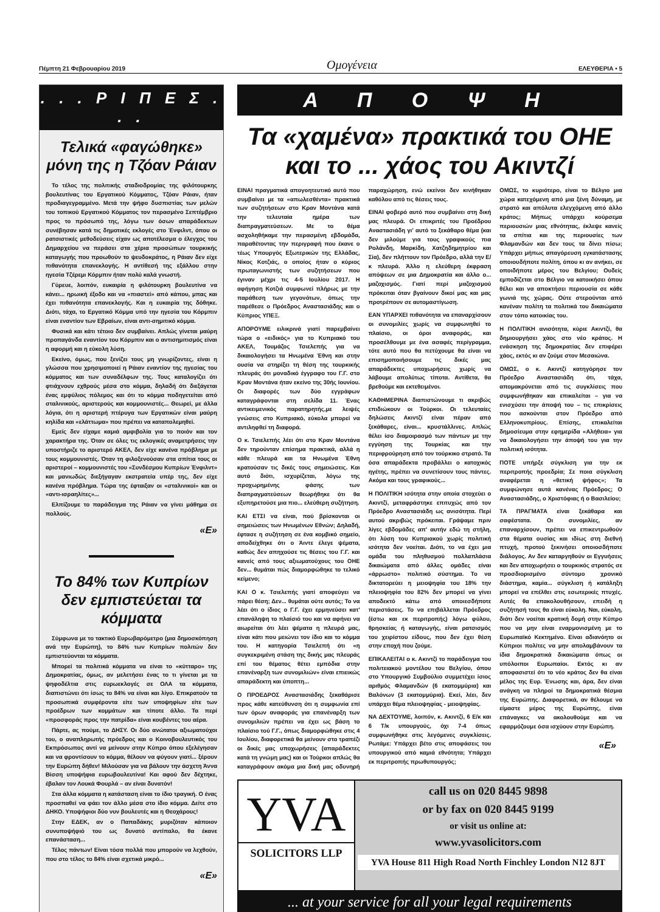Πέμπτη 21 Φεβρουαρίου 2019 Ομογένεια ΕΛΕΥΘΕΡΙΑ • 5
. . . Ρ Ι Π Ε Σ . . .
Τελικά «φαγώθηκε» μόνη της η Τζόαν Ράιαν
Το τέλος της πολιτικής σταδιοδρομίας της φιλότουρκης βουλευτίνας του Εργατικού Κόμματος, Τζόαν Ράιαν, ήταν προδιαγεγραμμένο. Μετά την ψήφο δυσπιστίας των μελών του τοπικού Εργατικού Κόμματος τον περασμένο Σεπτέμβριο προς το πρόσωπό της, λόγω των όσων απαράδεκτων συνέβησαν κατά τις δημοτικές εκλογές στο Ένφιλντ, όπου οι ρατσιστικές μεθοδεύσεις είχαν ως αποτέλεσμα ο έλεγχος του Δημαρχείου να περάσει στα χέρια προσώπων τουρκικής καταγωγής που προωθούν το ψευδοκράτος, η Ράιαν δεν είχε πιθανότητα επανεκλογής. Η αντίθεσή της εξάλλου στην ηγεσία Τζέρεμι Κόρμπιν ήταν πολύ καλά γνωστή.
Γύρευε, λοιπόν, ευκαιρία η φιλότουρκη βουλευτίνα να κάνει... ηρωική έξοδο και να «πιαστεί» από κάπου, μπας και έχει πιθανότητα επανεκλογής. Και η ευκαιρία της δόθηκε. Διότι, τάχα, το Εργατικό Κόμμα υπό την ηγεσία του Κόρμπιν είναι εναντίον των Εβραίων, είναι αντι-σημιτικό κόμμα.
Φυσικά και κάτι τέτοιο δεν συμβαίνει. Απλώς γίνεται μαύρη προπαγάνδα εναντίον του Κόρμπιν και ο αντισημιτισμός είναι η αφορμή και η εύκολη λύση.
Εκείνο, όμως, που ξενίζει τους μη γνωρίζοντες, είναι η γλώσσα που χρησιμοποιεί η Ράιαν εναντίον της ηγεσίας του κόμματος και των συναδέλφων της. Τους καταλογίζει ότι φτιάχνουν εχθρούς μέσα στο κόμμα, δηλαδή ότι διεξάγεται ένας εμφύλιος πόλεμος και ότι το κόμμα ποδηγετείται από σταλινικούς, αριστερούς και κομμουνιστές... Θεωρεί, με άλλα λόγια, ότι η αριστερή πτέρυγα των Εργατικών είναι μαύρη κηλίδα και «ελάττωμα» που πρέπει να καταπολεμηθεί.
Εμείς δεν είχαμε καμιά αμφιβολία για το ποιόν και τον χαρακτήρα της. Όταν σε όλες τις εκλογικές αναμετρήσεις την υποστήριζε το αριστερό ΑΚΕΛ, δεν είχε κανένα πρόβλημα με τους κομμουνιστές. Όταν τη φιλοξενούσαν στα σπίτια τους οι αριστεροί – κομμουνιστές του «Συνδέσμου Κυπρίων Ένφιλντ» και μανιωδώς διεξήγαγαν εκστρατεία υπέρ της, δεν είχε κανένα πρόβλημα. Τώρα της έφταιξαν οι «σταλινικοί» και οι «αντι-ισραηλίτες»...
Ελπίζουμε το παράδειγμα της Ράιαν να γίνει μάθημα σε πολλούς.
«Ε»
Το 84% των Κυπρίων δεν εμπιστεύεται τα κόμματα
Σύμφωνα με το τακτικό Ευρωβαρόμετρο (μια δημοσκόπηση ανά την Ευρώπη), το 84% των Κυπρίων πολιτών δεν εμπιστεύονται τα κόμματα.
Μπορεί τα πολιτικά κόμματα να είναι το «κύτταρο» της Δημοκρατίας, όμως, αν μελετήσει ένας το τι γίνεται με τα ψηφοδέλτια στις ευρωεκλογές σε ΟΛΑ τα κόμματα, διαπιστώνει ότι ίσως το 84% να είναι και λίγο. Επικρατούν τα προσωπικά συμφέροντα είτε των υποψηφίων είτε των προέδρων των κομμάτων και τίποτε άλλο. Τα περί «προσφοράς προς την πατρίδα» είναι κουβέντες του αέρα.
Πάρτε, ας πούμε, το ΔΗΣΥ. Οι δύο ανώτατοι αξιωματούχοι του, ο αναπληρωτής πρόεδρος και ο Κοινοβουλευτικός του Εκπρόσωπος αντί να μείνουν στην Κύπρο όπου εξελέγησαν και να φροντίσουν το κόμμα, θέλουν να φύγουν γιατί... ξέρουν την Ευρώπη δήθεν! Μιλούσαν για να βάλουν την άσχετη Άννα Βίσση υποψήφια ευρωβουλευτίνα! Και αφού δεν δέχτηκε, έβαλαν τον Λουκά Φουρλά – αν είναι δυνατόν!
Στα άλλα κόμματα η κατάσταση είναι το ίδιο τραγική. Ο ένας προσπαθεί να φάει τον άλλο μέσα στο ίδιο κόμμα. Δείτε στο ΔΗΚΟ. Υποψήφιοι δύο νυν βουλευτές και η Θεοχάρους!
Στην ΕΔΕΚ, αν ο Παπαδάκης μυριζόταν κάποιον συνυποψήφιό του ως δυνατό αντίπαλο, θα έκανε επανάσταση...
Τέλος πάντων! Είναι τόσα πολλά που μπορούν να λεχθούν, που στο τέλος το 84% είναι σχετικά μικρό...
«Ε»
Α Π Ο Ψ Η
Τα «χαμένα» πρακτικά του ΟΗΕ και το ... χάος του Ακιντζί
ΕΙΝΑΙ πραγματικά απογοητευτικό αυτό που συμβαίνει με τα «απωλεσθέντα» πρακτικά των συζητήσεων στο Κραν Μοντάνα κατά την τελευταία ημέρα των διαπραγματεύσεων. Με το θέμα ασχοληθήκαμε την περασμένη εβδομάδα, παραθέτοντας την περιγραφή που έκανε ο τέως Υπουργός Εξωτερικών της Ελλάδας, Νίκος Κοτζιάς, ο οποίος ήταν ο κύριος πρωταγωνιστής των συζητήσεων που έγιναν μέχρι τις 4-5 Ιουλίου 2017. Η αφήγηση Κοτζιά συμφωνεί πλήρως με την παράθεση των γεγονότων, όπως την παρέθεσε ο Πρόεδρος Αναστασιάδης και ο Κύπριος ΥΠΕΞ.
ΑΠΟΡΟΥΜΕ ειλικρινά γιατί παρεμβαίνει τώρα ο «ειδικός» για το Κυπριακό του ΑΚΕΛ, Τουμάζος Τσιελεπής για να δικαιολογήσει τα Ηνωμένα Έθνη και στην ουσία να στηρίξει τη θέση της τουρκικής πλευράς ότι μοναδικό έγγραφο του Γ.Γ. στο Κραν Μοντάνα ήταν εκείνο της 30ής Ιουνίου. Οι διαφορές των δύο εγγράφων καταγράφονται στη σελίδα 11. Ένας αντικειμενικός παρατηρητής,με λειψές γνώσεις στο Κυπριακό, εύκολα μπορεί να αντιληφθεί τη διαφορά.
Ο κ. Τσιελεπής λέει ότι στο Κραν Μοντάνα δεν τηρούνταν επίσημα πρακτικά, αλλά η κάθε πλευρά και τα Ηνωμένα Έθνη κρατούσαν τις δικές τους σημειώσεις. Και αυτό διότι, ισχυρίζεται, λόγω της προχωρημένης φάσης των διαπραγματεύσεων θεωρήθηκε ότι θα εξυπηρετούσε μια πιο... ελεύθερη συζήτηση.
ΚΑΙ ΕΤΣΙ να είναι, πού βρίσκονται οι σημειώσεις των Ηνωμένων Εθνών; Δηλαδή, έφτασε η συζήτηση σε ένα κομβικό σημείο, αποδείχθηκε ότι ο Άιντε έλεγε ψέματα, καθώς δεν απηχούσε τις θέσεις του Γ.Γ. και κανείς από τους αξιωματούχους του ΟΗΕ δεν... θυμάται πώς διαμορφώθηκε το τελικό κείμενο;
ΚΑΙ Ο κ. Τσιελεπής γιατί αποφεύγει να πάρει θέση; Δεν... θυμάται ούτε αυτός; Το να λέει ότι ο ίδιος ο Γ.Γ. έχει ερμηνεύσει κατ' επανάληψη το πλαίσιό του και να αφήνει να αιωρείται ότι λέει ψέματα η πλευρά μας, είναι κάτι που μειώνει τον ίδιο και το κόμμα του. Η κατηγορία Τσιελεπή ότι «η συγκεκριμένη στάση της δικής μας πλευράς επί του θέματος θέτει εμπόδια στην επανέναρξη των συνομιλιών» είναι επιεικώς απαράδεκτη και ύποπτη...
Ο ΠΡΟΕΔΡΟΣ Αναστασιάδης ξεκαθάρισε προς κάθε κατεύθυνση ότι η συμφωνία επί των όρων αναφοράς για επανέναρξη των συνομιλιών πρέπει να έχει ως βάση το πλαίσιο τού Γ.Γ., όπως διαμορφώθηκε στις 4 Ιουλίου, διαφορετικά θα μείνουν στο τραπέζι οι δικές μας υποχωρήσεις (απαράδεκτες κατά τη γνώμη μας) και οι Τούρκοι απλώς θα καταγράφουν ακόμα μια δική μας οδυνηρή παραχώρηση, ενώ εκείνοι δεν κινήθηκαν καθόλου από τις θέσεις τους.
ΕΙΝΑΙ φοβερό αυτό που συμβαίνει στη δική μας πλευρά. Οι επικριτές του Προέδρου Αναστασιάδη γι' αυτό το ξεκάθαρο θέμα (και δεν μιλούμε για τους γραφικούς πια Ρολάνδη, Μαρκίδη, Χατζηδημητρίου και Σία), δεν πλήττουν τον Πρόεδρο, αλλά την Ε/κ πλευρά. Άλλο η ελεύθερη έκφραση απόψεων σε μια Δημοκρατία και άλλο ο... μαζοχισμός. Γιατί περί μαζοχισμού πρόκειται όταν βγαίνουν δικοί μας και μας προτρέπουν σε αυτομαστίγωση.
ΕΑΝ ΥΠΑΡΧΕΙ πιθανότητα να επαναρχίσουν οι συνομιλίες χωρίς να συμφωνηθεί το πλαίσιο, οι όροι αναφοράς, και προσέλθουμε με ένα ασαφές περίγραμμα, τότε αυτό που θα πετύχουμε θα είναι να επισημοποιήσουμε τις δικές μας απαράδεκτες υποχωρήσεις χωρίς να λάβουμε απολύτως τίποτα. Αντίθετα, θα βρεθούμε και εκτεθειμένοι.
ΚΑΘΗΜΕΡΙΝΑ διαπιστώνουμε τι ακριβώς επιδιώκουν οι Τούρκοι. Οι τελευταίες δηλώσεις Ακιντζί είναι πέραν από ξεκάθαρες, είναι... κρυστάλλινες. Απλώς θέλει ίσο διαμοιρασμό των πάντων με την εγγύηση της Τουρκίας και την περιφρούρηση από τον τούρκικο στρατό. Τα όσα απαράδεκτα προβάλλει ο κατοχικός ηγέτης, πρέπει να συνετίσουν τους πάντες. Ακόμα και τους γραφικούς...
Η ΠΟΛΙΤΙΚΗ ισότητα στην οποία στοχεύει ο Ακιντζί, μεταφράστηκε επιτυχώς από τον Πρόεδρο Αναστασιάδη ως ανισότητα. Περί αυτού ακριβώς πρόκειται. Γράψαμε πριν λίγες εβδομάδες απ' αυτήν εδώ τη στήλη, ότι λύση του Κυπριακού χωρίς πολιτική ισότητα δεν νοείται. Διότι, το να έχει μια ομάδα του πληθυσμού πολλαπλάσια δικαιώματα από άλλες ομάδες είναι «άρρωστο» πολιτικό σύστημα. Το να δικτατορεύει η μειοψηφία του 18% την πλειοψηφία του 82% δεν μπορεί να γίνει αποδεκτό κάτω από οποιεσδήποτε περιστάσεις. Το να επιβάλλεται Πρόεδρος (έστω και εκ περιτροπής) λόγω φύλου, θρησκείας ή καταγωγής, είναι ρατσισμός του χειρίστου είδους, που δεν έχει θέση στην εποχή που ζούμε.
ΕΠΙΚΑΛΕΙΤΑΙ ο κ. Ακιντζί το παράδειγμα του πολιτειακού μοντέλου του Βελγίου, όπου στο Υπουργικό Συμβούλιο συμμετέχει ίσιος αριθμός Φλαμανδών (6 εκατομμύρια) και Βαλόνων (3 εκατομμύρια). Εκεί, λέει, δεν υπάρχει θέμα πλειοψηφίας - μειοψηφίας.
ΝΑ ΔΕΧΤΟΥΜΕ, λοιπόν, κ. Ακιντζί, 6 Ε/κ και 6 Τ/κ υπουργούς, όχι 7-4 όπως συμφωνήθηκε στις λεγόμενες συγκλίσεις. Ρωτάμε: Υπάρχει βέτο στις αποφάσεις του υπουργικού από καμιά εθνότητα; Υπάρχει εκ περιτροπής πρωθυπουργός;
ΟΜΩΣ, το κυριότερο, είναι το Βέλγιο μια χώρα κατεχόμενη από μια ξένη δύναμη, με στρατό και απόλυτα ελεγχόμενη από άλλο κράτος; Μήπως υπάρχει κούρσεμα περιουσιών μιας εθνότητας, έκλεψε κανείς τα σπίτια και της περιουσίες των Φλαμανδών και δεν τους τα δίνει πίσω; Υπάρχει μήπως απαγόρευση εγκατάστασης οποιουδήποτε πολίτη, όπου κι αν ανήκει, σε οποιδήποτε μέρος του Βελγίου; Ουδείς εμποδίζεται στο Βέλγιο να κατοικήσει όπου θέλει και να αποκτήσει περιουσία σε κάθε γωνιά της χώρας. Ούτε στερούνται από κανέναν πολίτη τα πολιτικά του δικαιώματα στον τόπο κατοικίας του.
Η ΠΟΛΙΤΙΚΗ ανισότητα, κύριε Ακιντζί, θα δημιουργήσει χάος στο νέο κράτος. Η ενάσκηση της δημοκρατίας δεν επιφέρει χάος, εκτός κι αν ζούμε στον Μεσαιώνα.
ΟΜΩΣ, ο κ. Ακιντζί κατηγόρησε τον Πρόεδρο Αναστασιάδη ότι, τάχα, απομακρύνεται από τις συγκλίσεις που συμφωνήθηκαν και επικαλείται – για να ενισχύσει την άποψή του – τις επικρίσεις που ασκούνται στον Πρόεδρο από Ελληνοκυπρίους. Επίσης, επικαλείται δημοσίευμα στην εφημερίδα «Αλήθεια» για να δικαιολογήσει την άποψή του για την πολιτική ισότητα.
ΠΟΤΕ υπήρξε σύγκλιση για την εκ περιτροπής προεδρία; Σε ποια σύγκλιση αναφέρεται η «θετική ψήφος»; Τα συμφώνησε αυτά κανένας Πρόεδρος; Ο Αναστασιάδης, ο Χριστόφιας ή ο Βασιλείου;
ΤΑ ΠΡΑΓΜΑΤΑ είναι ξεκάθαρα και σαφέστατα. Οι συνομιλίες, αν επαναρχίσουν, πρέπει να επικεντρωθούν στα θέματα ουσίας και ιδίως στη διεθνή πτυχή, προτού ξεκινήσει οποιοσδήποτε διάλογος. Αν δεν καταργηθούν οι Εγγυήσεις και δεν αποχωρήσει ο τουρκικός στρατός σε προσδιορισμένο σύντομο χρονικό διάστημα, καμία... σύγκλιση ή κατάληξη μπορεί να επέλθει στις εσωτερικές πτυχές. Αυτές θα επακολουθήσουν, επειδή η συζήτησή τους θα είναι εύκολη. Ναι, εύκολη, διότι δεν νοείται κρατική δομή στην Κύπρο που να μην είναι εναρμονισμένη με το Ευρωπαϊκό Κεκτημένο. Είναι αδιανόητο οι Κύπριοι πολίτες να μην απολαμβάνουν τα ίδια δημοκρατικά δικαιώματα όπως οι υπόλοιποι Ευρωπαίοι. Εκτός κι αν αποφασιστεί ότι το νέο κράτος δεν θα είναι μέλος της Ευρ. Ένωσης και, άρα, δεν είναι ανάγκη να πληροί τα δημοκρατικά θέσμια της Ευρώπης. Διαφορετικά, αν θέλουμε να είμαστε μέρος της Ευρώπης, είναι επάναγκες να ακολουθούμε και να εφαρμόζουμε όσα ισχύουν στην Ευρώπη.
«Ε»
YVA
SOLICITORS LLP
call us on 020 8445 9898
or by fax on 020 8445 9199
or visit us online at:
www.yvasolicitors.com
YVA House 811 High Road North Finchley London N12 8JT
... at your service for all your legal requirements